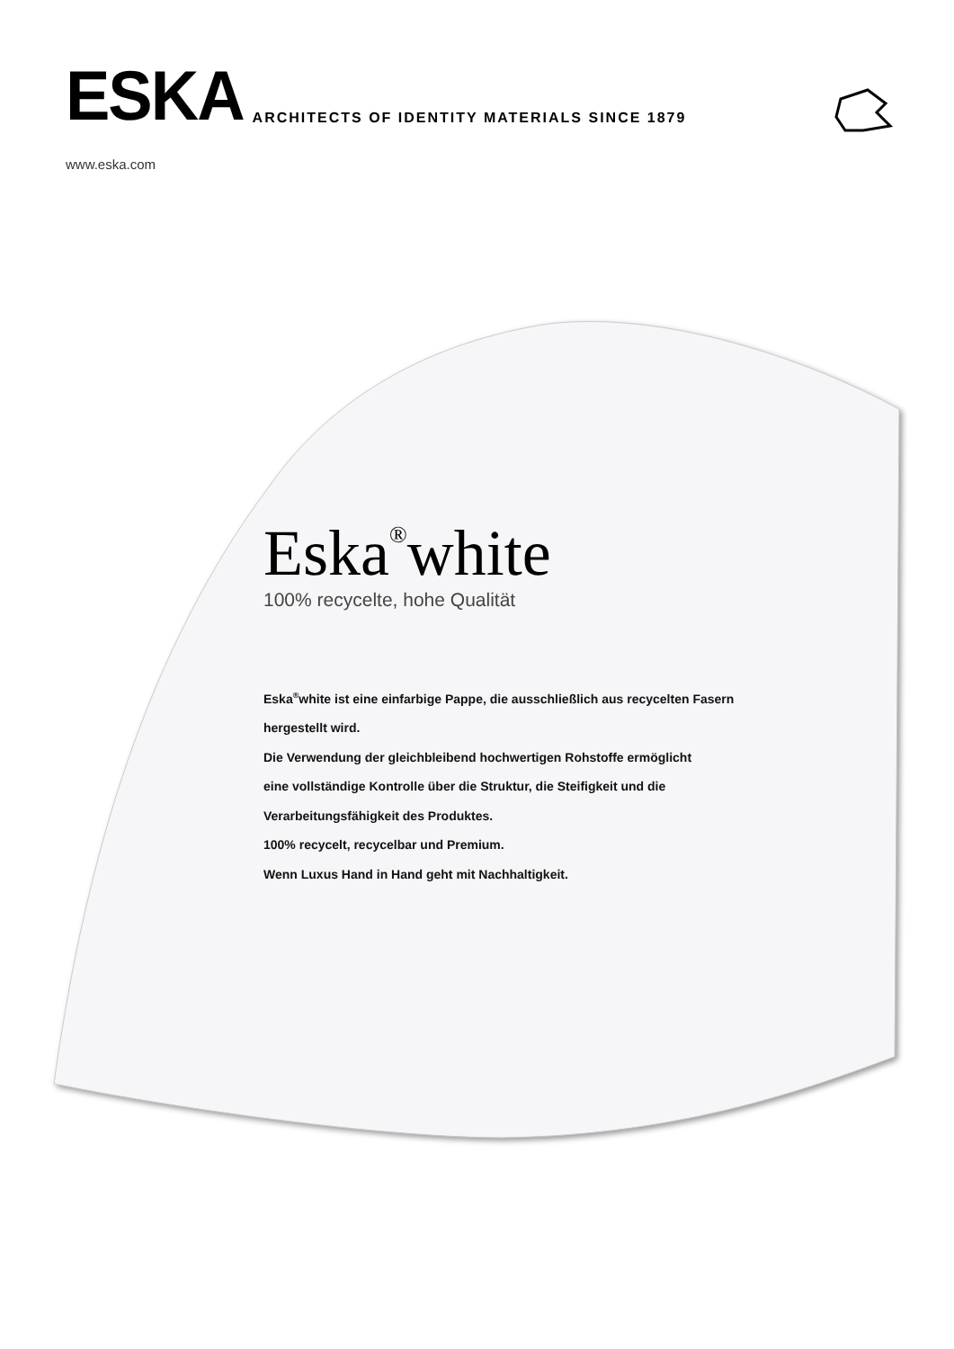ESKA
ARCHITECTS OF IDENTITY MATERIALS SINCE 1879
www.eska.com
Eska<sup>®</sup>white
100% recycelte, hohe Qualität
Eska<sup>®</sup>white ist eine einfarbige Pappe, die ausschließlich aus recycelten Fasern
hergestellt wird.
Die Verwendung der gleichbleibend hochwertigen Rohstoffe ermöglicht
eine vollständige Kontrolle über die Struktur, die Steifigkeit und die
Verarbeitungsfähigkeit des Produktes.
100% recycelt, recycelbar und Premium.
Wenn Luxus Hand in Hand geht mit Nachhaltigkeit.